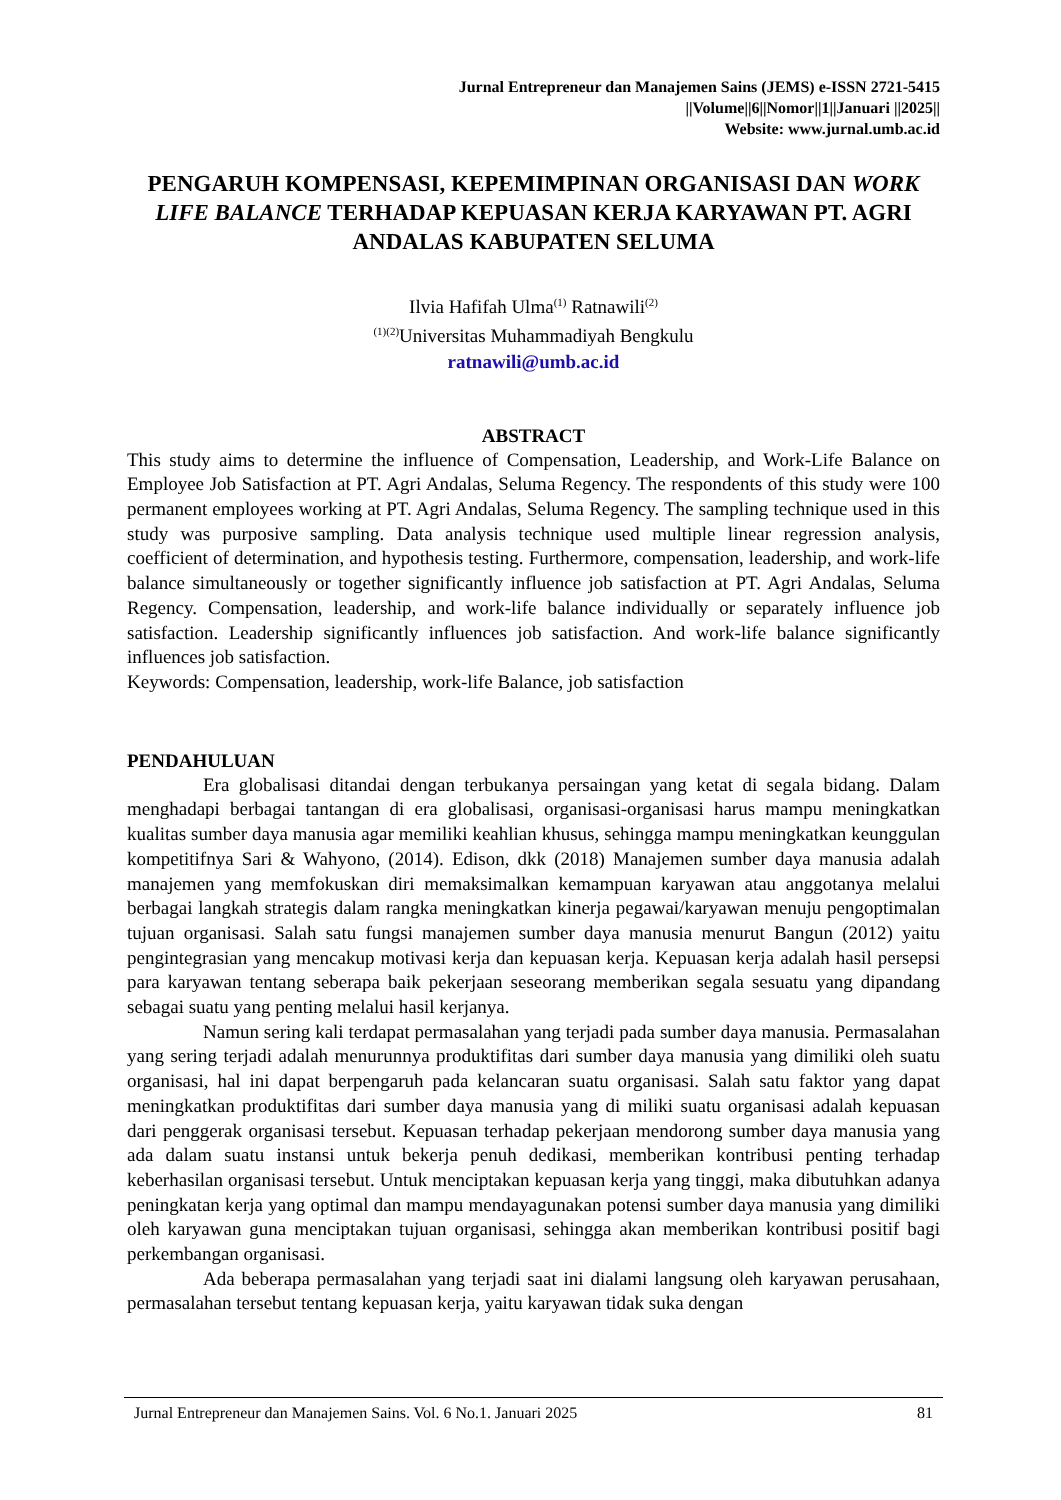Jurnal Entrepreneur dan Manajemen Sains (JEMS) e-ISSN 2721-5415
||Volume||6||Nomor||1||Januari ||2025||
Website: www.jurnal.umb.ac.id
PENGARUH KOMPENSASI, KEPEMIMPINAN ORGANISASI DAN WORK LIFE BALANCE TERHADAP KEPUASAN KERJA KARYAWAN PT. AGRI ANDALAS KABUPATEN SELUMA
Ilvia Hafifah Ulma<sup>(1)</sup> Ratnawili<sup>(2)</sup>
<sup>(1)(2)</sup>Universitas Muhammadiyah Bengkulu
ratnawili@umb.ac.id
ABSTRACT
This study aims to determine the influence of Compensation, Leadership, and Work-Life Balance on Employee Job Satisfaction at PT. Agri Andalas, Seluma Regency. The respondents of this study were 100 permanent employees working at PT. Agri Andalas, Seluma Regency. The sampling technique used in this study was purposive sampling. Data analysis technique used multiple linear regression analysis, coefficient of determination, and hypothesis testing. Furthermore, compensation, leadership, and work-life balance simultaneously or together significantly influence job satisfaction at PT. Agri Andalas, Seluma Regency. Compensation, leadership, and work-life balance individually or separately influence job satisfaction. Leadership significantly influences job satisfaction. And work-life balance significantly influences job satisfaction.
Keywords: Compensation, leadership, work-life Balance, job satisfaction
PENDAHULUAN
Era globalisasi ditandai dengan terbukanya persaingan yang ketat di segala bidang. Dalam menghadapi berbagai tantangan di era globalisasi, organisasi-organisasi harus mampu meningkatkan kualitas sumber daya manusia agar memiliki keahlian khusus, sehingga mampu meningkatkan keunggulan kompetitifnya Sari & Wahyono, (2014). Edison, dkk (2018) Manajemen sumber daya manusia adalah manajemen yang memfokuskan diri memaksimalkan kemampuan karyawan atau anggotanya melalui berbagai langkah strategis dalam rangka meningkatkan kinerja pegawai/karyawan menuju pengoptimalan tujuan organisasi. Salah satu fungsi manajemen sumber daya manusia menurut Bangun (2012) yaitu pengintegrasian yang mencakup motivasi kerja dan kepuasan kerja. Kepuasan kerja adalah hasil persepsi para karyawan tentang seberapa baik pekerjaan seseorang memberikan segala sesuatu yang dipandang sebagai suatu yang penting melalui hasil kerjanya.
Namun sering kali terdapat permasalahan yang terjadi pada sumber daya manusia. Permasalahan yang sering terjadi adalah menurunnya produktifitas dari sumber daya manusia yang dimiliki oleh suatu organisasi, hal ini dapat berpengaruh pada kelancaran suatu organisasi. Salah satu faktor yang dapat meningkatkan produktifitas dari sumber daya manusia yang di miliki suatu organisasi adalah kepuasan dari penggerak organisasi tersebut. Kepuasan terhadap pekerjaan mendorong sumber daya manusia yang ada dalam suatu instansi untuk bekerja penuh dedikasi, memberikan kontribusi penting terhadap keberhasilan organisasi tersebut. Untuk menciptakan kepuasan kerja yang tinggi, maka dibutuhkan adanya peningkatan kerja yang optimal dan mampu mendayagunakan potensi sumber daya manusia yang dimiliki oleh karyawan guna menciptakan tujuan organisasi, sehingga akan memberikan kontribusi positif bagi perkembangan organisasi.
Ada beberapa permasalahan yang terjadi saat ini dialami langsung oleh karyawan perusahaan, permasalahan tersebut tentang kepuasan kerja, yaitu karyawan tidak suka dengan
Jurnal Entrepreneur dan Manajemen Sains. Vol. 6 No.1. Januari 2025 81